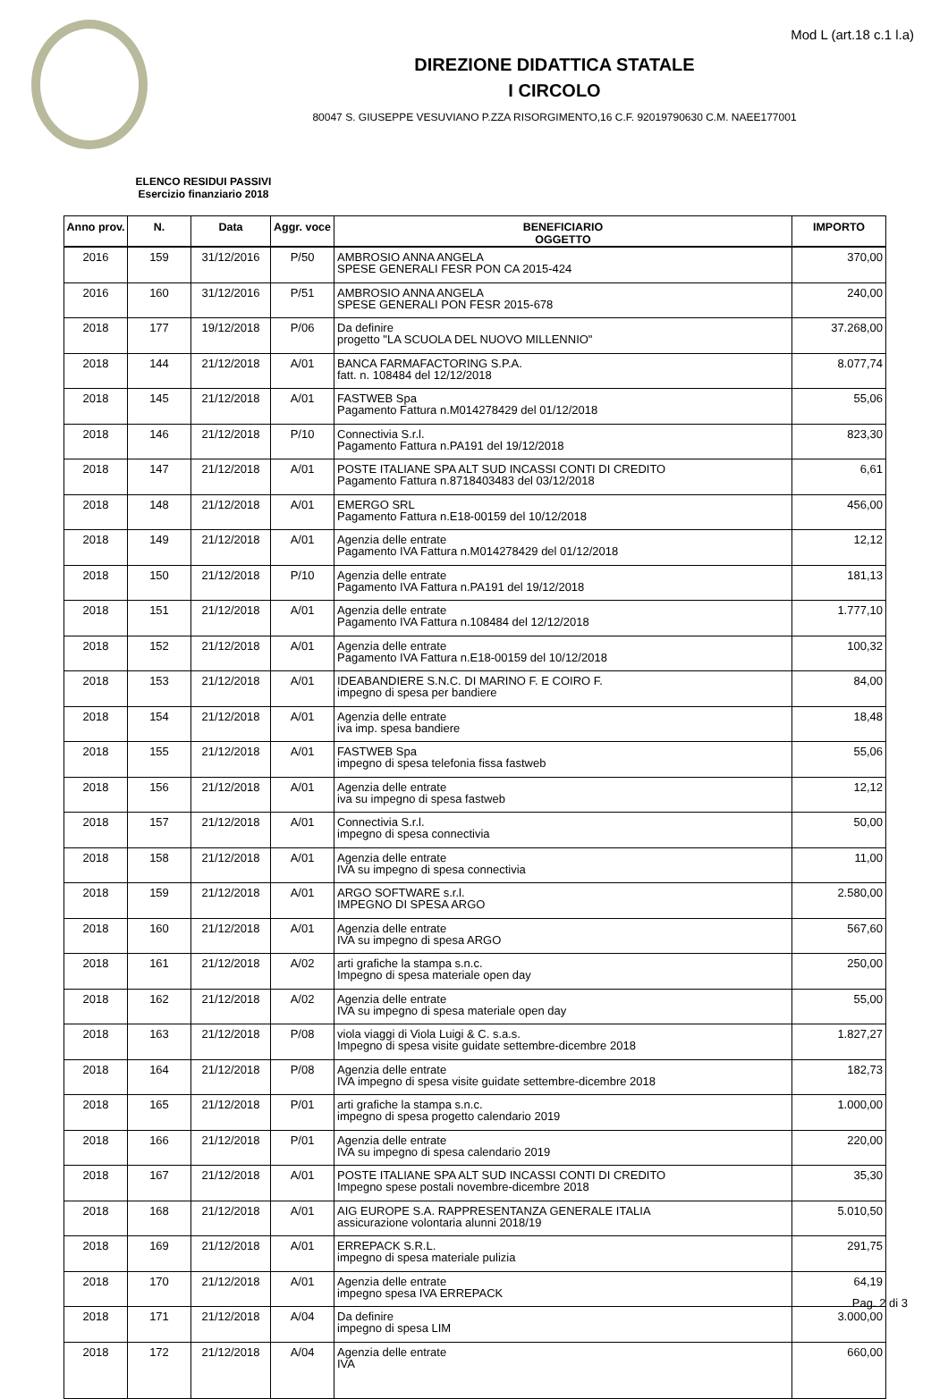Mod L (art.18 c.1 l.a)
DIREZIONE DIDATTICA STATALE
I CIRCOLO
80047 S. GIUSEPPE VESUVIANO P.ZZA RISORGIMENTO,16 C.F. 92019790630 C.M. NAEE177001
ELENCO RESIDUI PASSIVI
Esercizio finanziario 2018
| Anno prov. | N. | Data | Aggr. voce | BENEFICIARIO OGGETTO | IMPORTO |
| --- | --- | --- | --- | --- | --- |
| 2016 | 159 | 31/12/2016 | P/50 | AMBROSIO ANNA ANGELA SPESE GENERALI FESR PON CA 2015-424 | 370,00 |
| 2016 | 160 | 31/12/2016 | P/51 | AMBROSIO ANNA ANGELA SPESE GENERALI PON FESR 2015-678 | 240,00 |
| 2018 | 177 | 19/12/2018 | P/06 | Da definire progetto "LA SCUOLA DEL NUOVO MILLENNIO" | 37.268,00 |
| 2018 | 144 | 21/12/2018 | A/01 | BANCA FARMAFACTORING S.P.A. fatt. n. 108484 del 12/12/2018 | 8.077,74 |
| 2018 | 145 | 21/12/2018 | A/01 | FASTWEB Spa Pagamento Fattura n.M014278429 del 01/12/2018 | 55,06 |
| 2018 | 146 | 21/12/2018 | P/10 | Connectivia S.r.l. Pagamento Fattura n.PA191 del 19/12/2018 | 823,30 |
| 2018 | 147 | 21/12/2018 | A/01 | POSTE ITALIANE SPA ALT SUD INCASSI CONTI DI CREDITO Pagamento Fattura n.8718403483 del 03/12/2018 | 6,61 |
| 2018 | 148 | 21/12/2018 | A/01 | EMERGO SRL Pagamento Fattura n.E18-00159 del 10/12/2018 | 456,00 |
| 2018 | 149 | 21/12/2018 | A/01 | Agenzia delle entrate Pagamento IVA Fattura n.M014278429 del 01/12/2018 | 12,12 |
| 2018 | 150 | 21/12/2018 | P/10 | Agenzia delle entrate Pagamento IVA Fattura n.PA191 del 19/12/2018 | 181,13 |
| 2018 | 151 | 21/12/2018 | A/01 | Agenzia delle entrate Pagamento IVA Fattura n.108484 del 12/12/2018 | 1.777,10 |
| 2018 | 152 | 21/12/2018 | A/01 | Agenzia delle entrate Pagamento IVA Fattura n.E18-00159 del 10/12/2018 | 100,32 |
| 2018 | 153 | 21/12/2018 | A/01 | IDEABANDIERE S.N.C. DI MARINO F. E COIRO F. impegno di spesa per bandiere | 84,00 |
| 2018 | 154 | 21/12/2018 | A/01 | Agenzia delle entrate iva imp. spesa bandiere | 18,48 |
| 2018 | 155 | 21/12/2018 | A/01 | FASTWEB Spa impegno di spesa telefonia fissa fastweb | 55,06 |
| 2018 | 156 | 21/12/2018 | A/01 | Agenzia delle entrate iva su impegno di spesa fastweb | 12,12 |
| 2018 | 157 | 21/12/2018 | A/01 | Connectivia S.r.l. impegno di spesa connectivia | 50,00 |
| 2018 | 158 | 21/12/2018 | A/01 | Agenzia delle entrate IVA su impegno di spesa connectivia | 11,00 |
| 2018 | 159 | 21/12/2018 | A/01 | ARGO SOFTWARE s.r.l. IMPEGNO DI SPESA ARGO | 2.580,00 |
| 2018 | 160 | 21/12/2018 | A/01 | Agenzia delle entrate IVA su impegno di spesa ARGO | 567,60 |
| 2018 | 161 | 21/12/2018 | A/02 | arti grafiche la stampa s.n.c. Impegno di spesa materiale open day | 250,00 |
| 2018 | 162 | 21/12/2018 | A/02 | Agenzia delle entrate IVA su impegno di spesa materiale open day | 55,00 |
| 2018 | 163 | 21/12/2018 | P/08 | viola viaggi di Viola Luigi & C. s.a.s. Impegno di spesa visite guidate settembre-dicembre 2018 | 1.827,27 |
| 2018 | 164 | 21/12/2018 | P/08 | Agenzia delle entrate IVA impegno di spesa visite guidate settembre-dicembre 2018 | 182,73 |
| 2018 | 165 | 21/12/2018 | P/01 | arti grafiche la stampa s.n.c. impegno di spesa progetto calendario 2019 | 1.000,00 |
| 2018 | 166 | 21/12/2018 | P/01 | Agenzia delle entrate IVA su impegno di spesa calendario 2019 | 220,00 |
| 2018 | 167 | 21/12/2018 | A/01 | POSTE ITALIANE SPA ALT SUD INCASSI CONTI DI CREDITO Impegno spese postali novembre-dicembre 2018 | 35,30 |
| 2018 | 168 | 21/12/2018 | A/01 | AIG EUROPE S.A. RAPPRESENTANZA GENERALE ITALIA assicurazione volontaria alunni 2018/19 | 5.010,50 |
| 2018 | 169 | 21/12/2018 | A/01 | ERREPACK S.R.L. impegno di spesa materiale pulizia | 291,75 |
| 2018 | 170 | 21/12/2018 | A/01 | Agenzia delle entrate impegno spesa IVA ERREPACK | 64,19 |
| 2018 | 171 | 21/12/2018 | A/04 | Da definire impegno di spesa LIM | 3.000,00 |
| 2018 | 172 | 21/12/2018 | A/04 | Agenzia delle entrate IVA | 660,00 |
Pag. 2 di 3